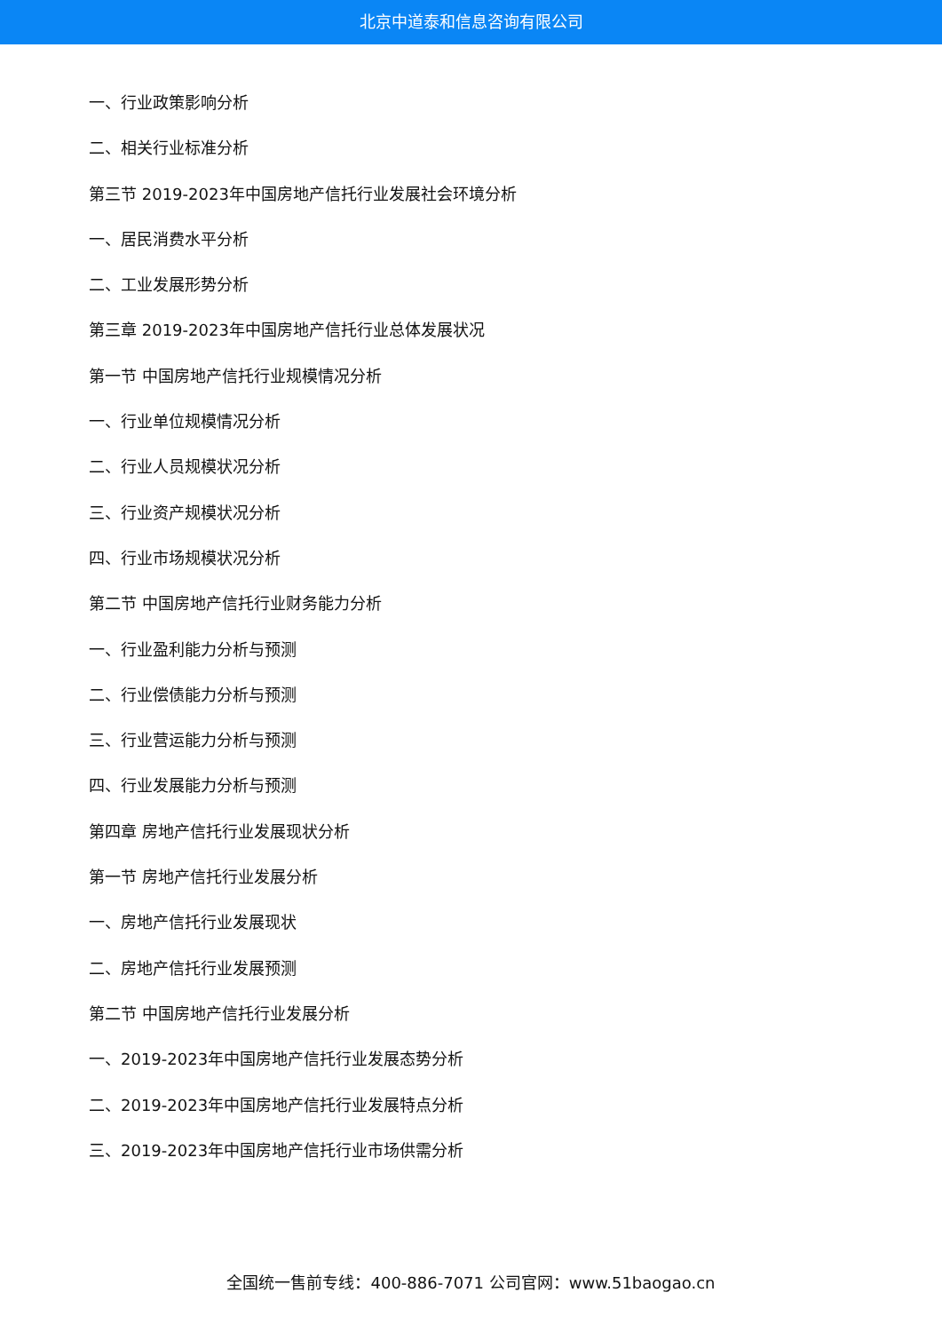北京中道泰和信息咨询有限公司
一、行业政策影响分析
二、相关行业标准分析
第三节 2019-2023年中国房地产信托行业发展社会环境分析
一、居民消费水平分析
二、工业发展形势分析
第三章 2019-2023年中国房地产信托行业总体发展状况
第一节 中国房地产信托行业规模情况分析
一、行业单位规模情况分析
二、行业人员规模状况分析
三、行业资产规模状况分析
四、行业市场规模状况分析
第二节 中国房地产信托行业财务能力分析
一、行业盈利能力分析与预测
二、行业偿债能力分析与预测
三、行业营运能力分析与预测
四、行业发展能力分析与预测
第四章 房地产信托行业发展现状分析
第一节 房地产信托行业发展分析
一、房地产信托行业发展现状
二、房地产信托行业发展预测
第二节 中国房地产信托行业发展分析
一、2019-2023年中国房地产信托行业发展态势分析
二、2019-2023年中国房地产信托行业发展特点分析
三、2019-2023年中国房地产信托行业市场供需分析
全国统一售前专线：400-886-7071 公司官网：www.51baogao.cn